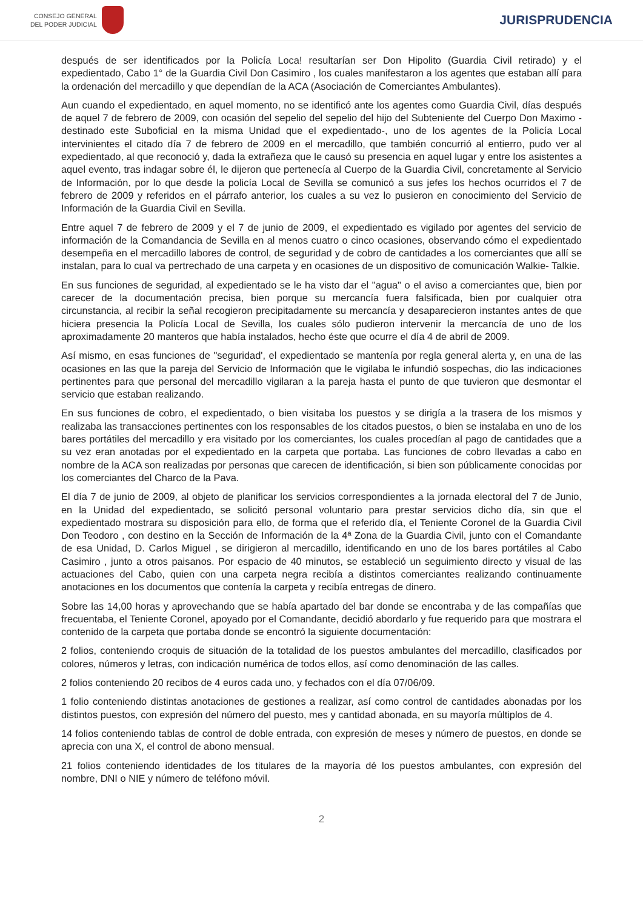CONSEJO GENERAL
DEL PODER JUDICIAL
JURISPRUDENCIA
después de ser identificados por la Policía Loca! resultarían ser Don Hipolito (Guardia Civil retirado) y el expedientado, Cabo 1° de la Guardia Civil Don Casimiro , los cuales manifestaron a los agentes que estaban allí para la ordenación del mercadillo y que dependían de la ACA (Asociación de Comerciantes Ambulantes).
Aun cuando el expedientado, en aquel momento, no se identificó ante los agentes como Guardia Civil, días después de aquel 7 de febrero de 2009, con ocasión del sepelio del sepelio del hijo del Subteniente del Cuerpo Don Maximo -destinado este Suboficial en la misma Unidad que el expedientado-, uno de los agentes de la Policía Local intervinientes el citado día 7 de febrero de 2009 en el mercadillo, que también concurrió al entierro, pudo ver al expedientado, al que reconoció y, dada la extrañeza que le causó su presencia en aquel lugar y entre los asistentes a aquel evento, tras indagar sobre él, le dijeron que pertenecía al Cuerpo de la Guardia Civil, concretamente al Servicio de Información, por lo que desde la policía Local de Sevilla se comunicó a sus jefes los hechos ocurridos el 7 de febrero de 2009 y referidos en el párrafo anterior, los cuales a su vez lo pusieron en conocimiento del Servicio de Información de la Guardia Civil en Sevilla.
Entre aquel 7 de febrero de 2009 y el 7 de junio de 2009, el expedientado es vigilado por agentes del servicio de información de la Comandancia de Sevilla en al menos cuatro o cinco ocasiones, observando cómo el expedientado desempeña en el mercadillo labores de control, de seguridad y de cobro de cantidades a los comerciantes que allí se instalan, para lo cual va pertrechado de una carpeta y en ocasiones de un dispositivo de comunicación Walkie- Talkie.
En sus funciones de seguridad, al expedientado se le ha visto dar el "agua" o el aviso a comerciantes que, bien por carecer de la documentación precisa, bien porque su mercancía fuera falsificada, bien por cualquier otra circunstancia, al recibir la señal recogieron precipitadamente su mercancía y desaparecieron instantes antes de que hiciera presencia la Policía Local de Sevilla, los cuales sólo pudieron intervenir la mercancía de uno de los aproximadamente 20 manteros que había instalados, hecho éste que ocurre el día 4 de abril de 2009.
Así mismo, en esas funciones de "seguridad', el expedientado se mantenía por regla general alerta y, en una de las ocasiones en las que la pareja del Servicio de Información que le vigilaba le infundió sospechas, dio las indicaciones pertinentes para que personal del mercadillo vigilaran a la pareja hasta el punto de que tuvieron que desmontar el servicio que estaban realizando.
En sus funciones de cobro, el expedientado, o bien visitaba los puestos y se dirigía a la trasera de los mismos y realizaba las transacciones pertinentes con los responsables de los citados puestos, o bien se instalaba en uno de los bares portátiles del mercadillo y era visitado por los comerciantes, los cuales procedían al pago de cantidades que a su vez eran anotadas por el expedientado en la carpeta que portaba. Las funciones de cobro llevadas a cabo en nombre de la ACA son realizadas por personas que carecen de identificación, si bien son públicamente conocidas por los comerciantes del Charco de la Pava.
El día 7 de junio de 2009, al objeto de planificar los servicios correspondientes a la jornada electoral del 7 de Junio, en la Unidad del expedientado, se solicitó personal voluntario para prestar servicios dicho día, sin que el expedientado mostrara su disposición para ello, de forma que el referido día, el Teniente Coronel de la Guardia Civil Don Teodoro , con destino en la Sección de Información de la 4ª Zona de la Guardia Civil, junto con el Comandante de esa Unidad, D. Carlos Miguel , se dirigieron al mercadillo, identificando en uno de los bares portátiles al Cabo Casimiro , junto a otros paisanos. Por espacio de 40 minutos, se estableció un seguimiento directo y visual de las actuaciones del Cabo, quien con una carpeta negra recibía a distintos comerciantes realizando continuamente anotaciones en los documentos que contenía la carpeta y recibía entregas de dinero.
Sobre las 14,00 horas y aprovechando que se había apartado del bar donde se encontraba y de las compañías que frecuentaba, el Teniente Coronel, apoyado por el Comandante, decidió abordarlo y fue requerido para que mostrara el contenido de la carpeta que portaba donde se encontró la siguiente documentación:
2 folios, conteniendo croquis de situación de la totalidad de los puestos ambulantes del mercadillo, clasificados por colores, números y letras, con indicación numérica de todos ellos, así como denominación de las calles.
2 folios conteniendo 20 recibos de 4 euros cada uno, y fechados con el día 07/06/09.
1 folio conteniendo distintas anotaciones de gestiones a realizar, así como control de cantidades abonadas por los distintos puestos, con expresión del número del puesto, mes y cantidad abonada, en su mayoría múltiplos de 4.
14 folios conteniendo tablas de control de doble entrada, con expresión de meses y número de puestos, en donde se aprecia con una X, el control de abono mensual.
21 folios conteniendo identidades de los titulares de la mayoría dé los puestos ambulantes, con expresión del nombre, DNI o NIE y número de teléfono móvil.
2